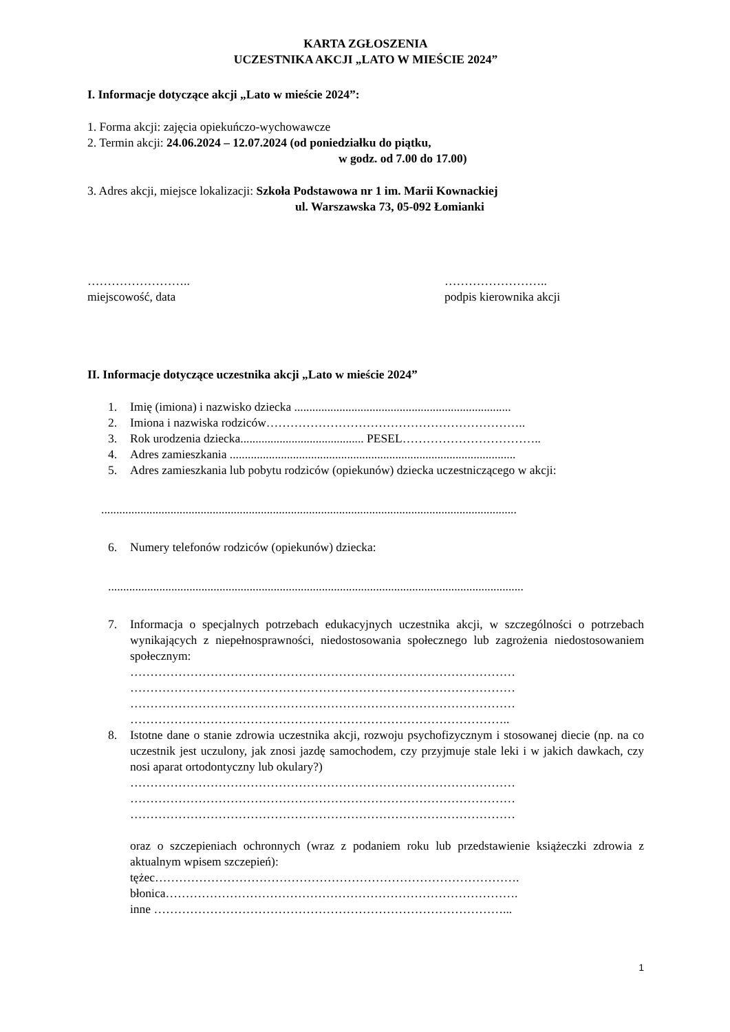KARTA ZGŁOSZENIA
UCZESTNIKA AKCJI „LATO W MIEŚCIE 2024”
I. Informacje dotyczące akcji „Lato w mieście 2024”:
1. Forma akcji: zajęcia opiekuńczo-wychowawcze
2. Termin akcji: 24.06.2024 – 12.07.2024 (od poniedziałku do piątku,
w godz. od 7.00 do 17.00)
3. Adres akcji, miejsce lokalizacji: Szkoła Podstawowa nr 1 im. Marii Kownackiej
ul. Warszawska 73, 05-092 Łomianki
……………………..
miejscowość, data
……………………..
podpis kierownika akcji
II. Informacje dotyczące uczestnika akcji „Lato w mieście 2024”
1. Imię (imiona) i nazwisko dziecka ........................................................................
2. Imiona i nazwiska rodziców………………………………………………………..
3. Rok urodzenia dziecka......................................... PESEL……………………………..
4. Adres zamieszkania ...............................................................................................
5. Adres zamieszkania lub pobytu rodziców (opiekunów) dziecka uczestniczącego w akcji:
..........................................................................................................................................
6. Numery telefonów rodziców (opiekunów) dziecka:
..........................................................................................................................................
7. Informacja o specjalnych potrzebach edukacyjnych uczestnika akcji, w szczególności o potrzebach wynikających z niepełnosprawności, niedostosowania społecznego lub zagrożenia niedostosowaniem społecznym:
……………………………………………………………………………………
……………………………………………………………………………………
……………………………………………………………………………………
…………………………………………………………………………………..
8. Istotne dane o stanie zdrowia uczestnika akcji, rozwoju psychofizycznym i stosowanej diecie (np. na co uczestnik jest uczulony, jak znosi jazdę samochodem, czy przyjmuje stale leki i w jakich dawkach, czy nosi aparat ortodontyczny lub okulary?)
……………………………………………………………………………………
……………………………………………………………………………………
……………………………………………………………………………………
oraz o szczepieniach ochronnych (wraz z podaniem roku lub przedstawienie książeczki zdrowia z aktualnym wpisem szczepień):
tężec……………………………………………………………………………….
błonica…………………………………………………………………………….
inne ……………………………………………………………………………...
1